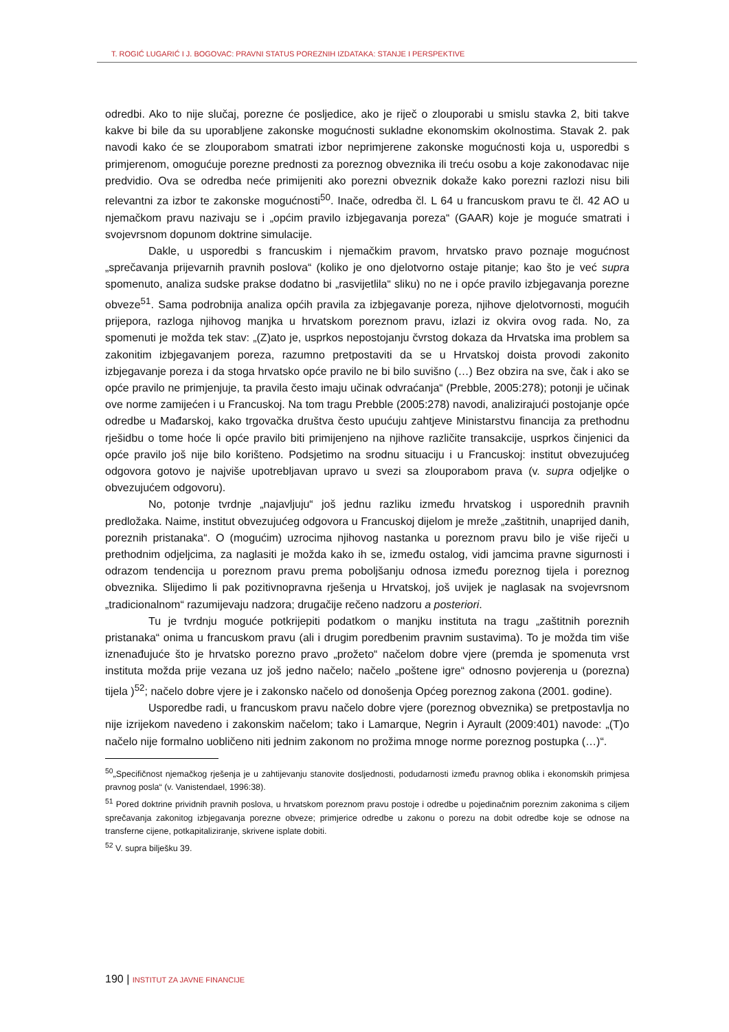T. ROGIĆ LUGARIĆ I J. BOGOVAC: PRAVNI STATUS POREZNIH IZDATAKA: STANJE I PERSPEKTIVE
odredbi. Ako to nije slučaj, porezne će posljedice, ako je riječ o zlouporabi u smislu stavka 2, biti takve kakve bi bile da su uporabljene zakonske mogućnosti sukladne ekonomskim okolnostima. Stavak 2. pak navodi kako će se zlouporabom smatrati izbor neprimjerene zakonske mogućnosti koja u, usporedbi s primjerenom, omogućuje porezne prednosti za poreznog obveznika ili treću osobu a koje zakonodavac nije predvidio. Ova se odredba neće primijeniti ako porezni obveznik dokaže kako porezni razlozi nisu bili relevantni za izbor te zakonske mogućnosti<sup>50</sup>. Inače, odredba čl. L 64 u francuskom pravu te čl. 42 AO u njemačkom pravu nazivaju se i „općim pravilo izbjegavanja poreza“ (GAAR) koje je moguće smatrati i svojevrsnom dopunom doktrine simulacije.
Dakle, u usporedbi s francuskim i njemačkim pravom, hrvatsko pravo poznaje mogućnost „sprečavanja prijevarnih pravnih poslova“ (koliko je ono djelotvorno ostaje pitanje; kao što je već supra spomenuto, analiza sudske prakse dodatno bi „rasvijetlila“ sliku) no ne i opće pravilo izbjegavanja porezne obveze<sup>51</sup>. Sama podrobnija analiza općih pravila za izbjegavanje poreza, njihove djelotvornosti, mogućih prijepora, razloga njihovog manjka u hrvatskom poreznom pravu, izlazi iz okvira ovog rada. No, za spomenuti je možda tek stav: „(Z)ato je, usprkos nepostojanju čvrstog dokaza da Hrvatska ima problem sa zakonitim izbjegavanjem poreza, razumno pretpostaviti da se u Hrvatskoj doista provodi zakonito izbjegavanje poreza i da stoga hrvatsko opće pravilo ne bi bilo suvišno (…) Bez obzira na sve, čak i ako se opće pravilo ne primjenjuje, ta pravila često imaju učinak odvraćanja“ (Prebble, 2005:278); potonji je učinak ove norme zamijećen i u Francuskoj. Na tom tragu Prebble (2005:278) navodi, analizirajući postojanje opće odredbe u Mađarskoj, kako trgovačka društva često upućuju zahtjeve Ministarstvu financija za prethodnu rješidbu o tome hoće li opće pravilo biti primijenjeno na njihove različite transakcije, usprkos činjenici da opće pravilo još nije bilo korišteno. Podsjetimo na srodnu situaciju i u Francuskoj: institut obvezujućeg odgovora gotovo je najviše upotrebljavan upravo u svezi sa zlouporabom prava (v. supra odjeljke o obvezujućem odgovoru).
No, potonje tvrdnje „najavljuju“ još jednu razliku između hrvatskog i usporednih pravnih predložaka. Naime, institut obvezujućeg odgovora u Francuskoj dijelom je mreže „zaštitnih, unaprijed danih, poreznih pristanaka“. O (mogućim) uzrocima njihovog nastanka u poreznom pravu bilo je više riječi u prethodnim odjeljcima, za naglasiti je možda kako ih se, između ostalog, vidi jamcima pravne sigurnosti i odrazom tendencija u poreznom pravu prema poboljšanju odnosa između poreznog tijela i poreznog obveznika. Slijedimo li pak pozitivnopravna rješenja u Hrvatskoj, još uvijek je naglasak na svojevrsnom „tradicionalnom“ razumijevaju nadzora; drugačije rečeno nadzoru a posteriori.
Tu je tvrdnju moguće potkrijepiti podatkom o manjku instituta na tragu „zaštitnih poreznih pristanaka“ onima u francuskom pravu (ali i drugim poredbenim pravnim sustavima). To je možda tim više iznenađujuće što je hrvatsko porezno pravo „prožeto“ načelom dobre vjere (premda je spomenuta vrst instituta možda prije vezana uz još jedno načelo; načelo „poštene igre“ odnosno povjerenja u (porezna) tijela )<sup>52</sup>; načelo dobre vjere je i zakonsko načelo od donošenja Općeg poreznog zakona (2001. godine).
Usporedbe radi, u francuskom pravu načelo dobre vjere (poreznog obveznika) se pretpostavlja no nije izrijekom navedeno i zakonskim načelom; tako i Lamarque, Negrin i Ayrault (2009:401) navode: „(T)o načelo nije formalno uobličeno niti jednim zakonom no prožima mnoge norme poreznog postupka (…)“.
<sup>50</sup>„Specifičnost njemačkog rješenja je u zahtijevanju stanovite dosljednosti, podudarnosti između pravnog oblika i ekonomskih primjesa pravnog posla“ (v. Vanistendael, 1996:38).
<sup>51</sup> Pored doktrine prividnih pravnih poslova, u hrvatskom poreznom pravu postoje i odredbe u pojedinačnim poreznim zakonima s ciljem sprečavanja zakonitog izbjegavanja porezne obveze; primjerice odredbe u zakonu o porezu na dobit odredbe koje se odnose na transferne cijene, potkapitaliziranje, skrivene isplate dobiti.
<sup>52</sup> V. supra bilješku 39.
190 | INSTITUT ZA JAVNE FINANCIJE